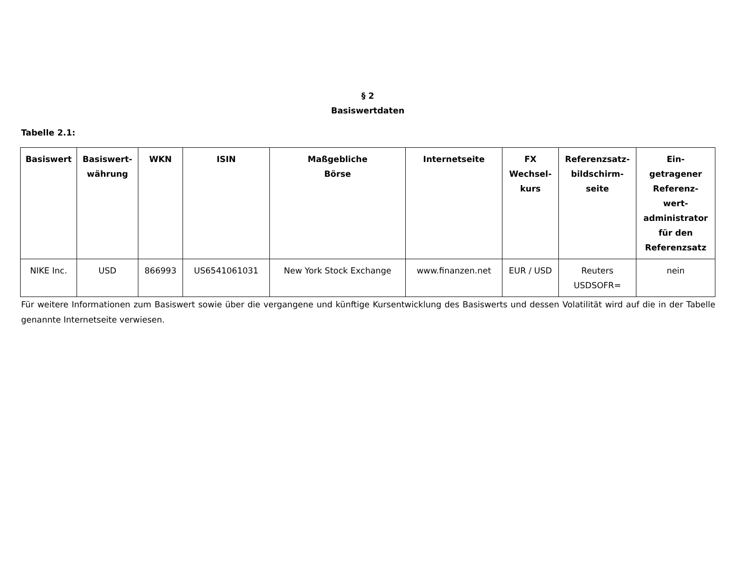§ 2
Basiswertdaten
Tabelle 2.1:
| Basiswert | Basiswert- währung | WKN | ISIN | Maßgebliche Börse | Internetseite | FX Wechsel- kurs | Referenzsatz- bildschirm- seite | Ein- getragener Referenz- wert- administrator für den Referenzsatz |
| --- | --- | --- | --- | --- | --- | --- | --- | --- |
| NIKE Inc. | USD | 866993 | US6541061031 | New York Stock Exchange | www.finanzen.net | EUR / USD | Reuters USDSOFR= | nein |
Für weitere Informationen zum Basiswert sowie über die vergangene und künftige Kursentwicklung des Basiswerts und dessen Volatilität wird auf die in der Tabelle genannte Internetseite verwiesen.